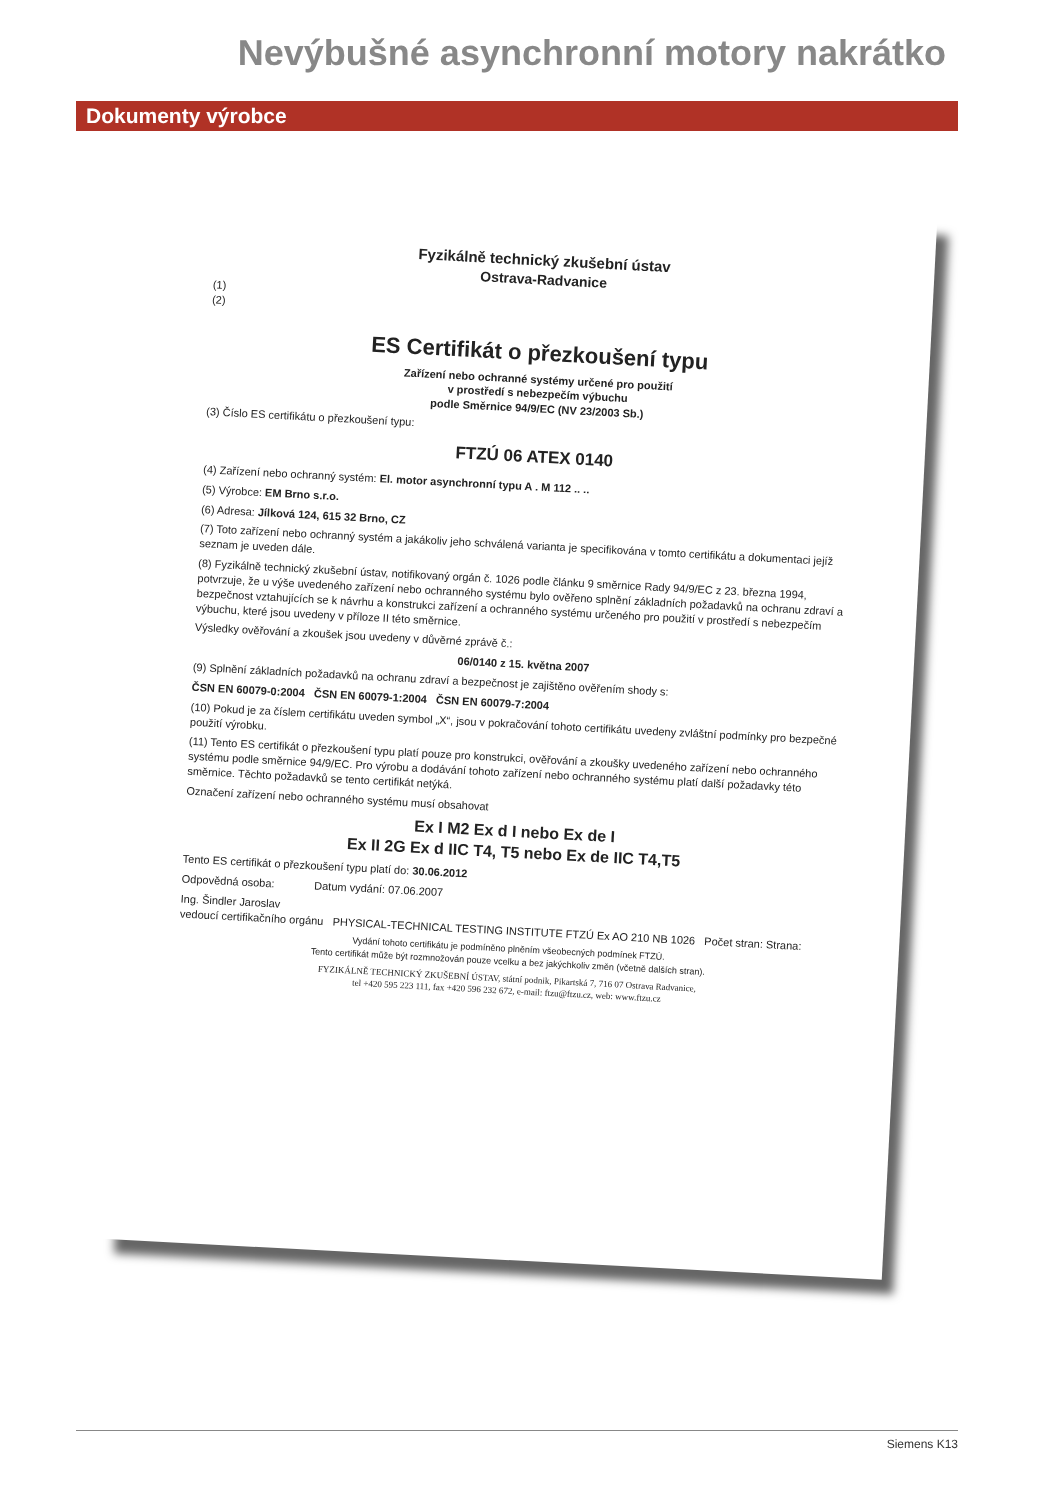Nevýbušné asynchronní motory nakrátko
Dokumenty výrobce
Fyzikálně technický zkušební ústav
Ostrava-Radvanice
(1)
(2)
ES Certifikát o přezkoušení typu
Zařízení nebo ochranné systémy určené pro použití
v prostředí s nebezpečím výbuchu
podle Směrnice 94/9/EC (NV 23/2003 Sb.)
(3) Číslo ES certifikátu o přezkoušení typu:
FTZÚ 06 ATEX 0140
(4) Zařízení nebo ochranný systém: El. motor asynchronní typu A . M 112 .. ..
(5) Výrobce: EM Brno s.r.o.
(6) Adresa: Jílková 124, 615 32 Brno, CZ
(7) Toto zařízení nebo ochranný systém a jakákoliv jeho schválená varianta je specifikována v tomto certifikátu a dokumentaci jejíž seznam je uveden dále.
(8) Fyzikálně technický zkušební ústav, notifikovaný orgán č. 1026 podle článku 9 směrnice Rady 94/9/EC z 23. března 1994, potvrzuje, že u výše uvedeného zařízení nebo ochranného systému bylo ověřeno splnění základních požadavků na ochranu zdraví a bezpečnost vztahujících se k návrhu a konstrukci zařízení a ochranného systému určeného pro použití v prostředí s nebezpečím výbuchu, které jsou uvedeny v příloze II této směrnice.
Výsledky ověřování a zkoušek jsou uvedeny v důvěrné zprávě č.:
06/0140 z 15. května 2007
(9) Splnění základních požadavků na ochranu zdraví a bezpečnost je zajištěno ověřením shody s:
ČSN EN 60079-0:2004 ČSN EN 60079-1:2004 ČSN EN 60079-7:2004
(10) Pokud je za číslem certifikátu uveden symbol „X“, jsou v pokračování tohoto certifikátu uvedeny zvláštní podmínky pro bezpečné použití výrobku.
(11) Tento ES certifikát o přezkoušení typu platí pouze pro konstrukci, ověřování a zkoušky uvedeného zařízení nebo ochranného systému podle směrnice 94/9/EC. Pro výrobu a dodávání tohoto zařízení nebo ochranného systému platí další požadavky této směrnice. Těchto požadavků se tento certifikát netýká.
Označení zařízení nebo ochranného systému musí obsahovat
Ex I M2 Ex d I nebo Ex de I
Ex II 2G Ex d IIC T4, T5 nebo Ex de IIC T4,T5
Tento ES certifikát o přezkoušení typu platí do: 30.06.2012
Odpovědná osoba: Datum vydání: 07.06.2007
Ing. Šindler Jaroslav
vedoucí certifikačního orgánu PHYSICAL-TECHNICAL TESTING INSTITUTE FTZÚ Ex AO 210 NB 1026 Počet stran: Strana:
Vydání tohoto certifikátu je podmíněno plněním všeobecných podmínek FTZÚ.
Tento certifikát může být rozmnožován pouze vcelku a bez jakýchkoliv změn (včetně dalších stran).
FYZIKÁLNĚ TECHNICKÝ ZKUŠEBNÍ ÚSTAV, státní podnik, Pikartská 7, 716 07 Ostrava Radvanice,
tel +420 595 223 111, fax +420 596 232 672, e-mail: ftzu@ftzu.cz, web: www.ftzu.cz
Siemens K13